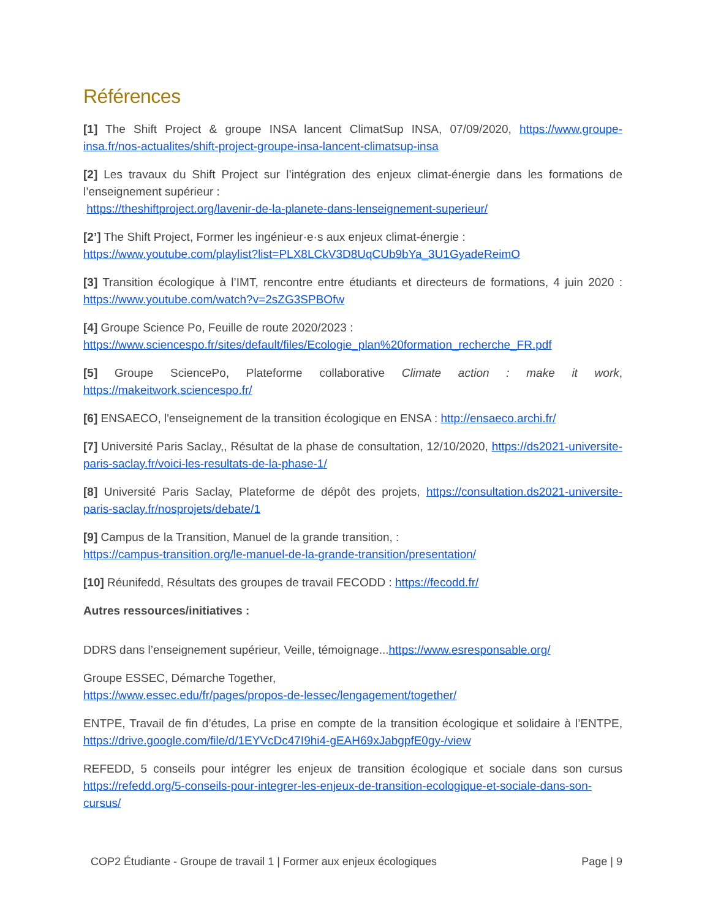Références
[1] The Shift Project & groupe INSA lancent ClimatSup INSA, 07/09/2020, https://www.groupe-insa.fr/nos-actualites/shift-project-groupe-insa-lancent-climatsup-insa
[2] Les travaux du Shift Project sur l’intégration des enjeux climat-énergie dans les formations de l’enseignement supérieur :
https://theshiftproject.org/lavenir-de-la-planete-dans-lenseignement-superieur/
[2’] The Shift Project, Former les ingénieur·e·s aux enjeux climat-énergie :
https://www.youtube.com/playlist?list=PLX8LCkV3D8UqCUb9bYa_3U1GyadeReimO
[3] Transition écologique à l’IMT, rencontre entre étudiants et directeurs de formations, 4 juin 2020 : https://www.youtube.com/watch?v=2sZG3SPBOfw
[4] Groupe Science Po, Feuille de route 2020/2023 :
https://www.sciencespo.fr/sites/default/files/Ecologie_plan%20formation_recherche_FR.pdf
[5] Groupe SciencePo, Plateforme collaborative Climate action : make it work, https://makeitwork.sciencespo.fr/
[6] ENSAECO, l'enseignement de la transition écologique en ENSA : http://ensaeco.archi.fr/
[7] Université Paris Saclay,, Résultat de la phase de consultation, 12/10/2020, https://ds2021-universite-paris-saclay.fr/voici-les-resultats-de-la-phase-1/
[8] Université Paris Saclay, Plateforme de dépôt des projets, https://consultation.ds2021-universite-paris-saclay.fr/nosprojets/debate/1
[9] Campus de la Transition, Manuel de la grande transition, :
https://campus-transition.org/le-manuel-de-la-grande-transition/presentation/
[10] Réunifedd, Résultats des groupes de travail FECODD : https://fecodd.fr/
Autres ressources/initiatives :
DDRS dans l’enseignement supérieur, Veille, témoignage...https://www.esresponsable.org/
Groupe ESSEC, Démarche Together,
https://www.essec.edu/fr/pages/propos-de-lessec/lengagement/together/
ENTPE, Travail de fin d’études, La prise en compte de la transition écologique et solidaire à l’ENTPE, https://drive.google.com/file/d/1EYVcDc47I9hi4-gEAH69xJabgpfE0gy-/view
REFEDD, 5 conseils pour intégrer les enjeux de transition écologique et sociale dans son cursus https://refedd.org/5-conseils-pour-integrer-les-enjeux-de-transition-ecologique-et-sociale-dans-son-cursus/
COP2 Étudiante - Groupe de travail 1 | Former aux enjeux écologiques Page | 9